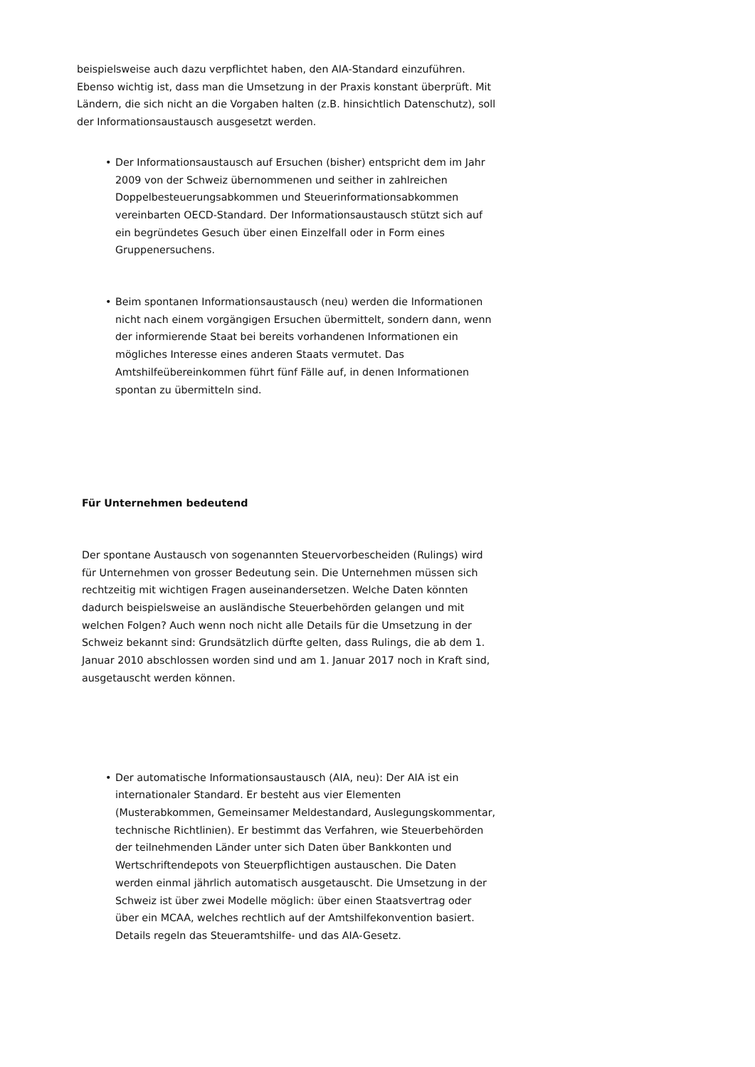beispielsweise auch dazu verpflichtet haben, den AIA-Standard einzuführen. Ebenso wichtig ist, dass man die Umsetzung in der Praxis konstant überprüft. Mit Ländern, die sich nicht an die Vorgaben halten (z.B. hinsichtlich Datenschutz), soll der Informationsaustausch ausgesetzt werden.
• Der Informationsaustausch auf Ersuchen (bisher) entspricht dem im Jahr 2009 von der Schweiz übernommenen und seither in zahlreichen Doppelbesteuerungsabkommen und Steuerinformationsabkommen vereinbarten OECD-Standard. Der Informationsaustausch stützt sich auf ein begründetes Gesuch über einen Einzelfall oder in Form eines Gruppenersuchens.
• Beim spontanen Informationsaustausch (neu) werden die Informationen nicht nach einem vorgängigen Ersuchen übermittelt, sondern dann, wenn der informierende Staat bei bereits vorhandenen Informationen ein mögliches Interesse eines anderen Staats vermutet. Das Amtshilfeübereinkommen führt fünf Fälle auf, in denen Informationen spontan zu übermitteln sind.
Für Unternehmen bedeutend
Der spontane Austausch von sogenannten Steuervorbescheiden (Rulings) wird für Unternehmen von grosser Bedeutung sein. Die Unternehmen müssen sich rechtzeitig mit wichtigen Fragen auseinandersetzen. Welche Daten könnten dadurch beispielsweise an ausländische Steuerbehörden gelangen und mit welchen Folgen? Auch wenn noch nicht alle Details für die Umsetzung in der Schweiz bekannt sind: Grundsätzlich dürfte gelten, dass Rulings, die ab dem 1. Januar 2010 abschlossen worden sind und am 1. Januar 2017 noch in Kraft sind, ausgetauscht werden können.
• Der automatische Informationsaustausch (AIA, neu): Der AIA ist ein internationaler Standard. Er besteht aus vier Elementen (Musterabkommen, Gemeinsamer Meldestandard, Auslegungskommentar, technische Richtlinien). Er bestimmt das Verfahren, wie Steuerbehörden der teilnehmenden Länder unter sich Daten über Bankkonten und Wertschriftendepots von Steuerpflichtigen austauschen. Die Daten werden einmal jährlich automatisch ausgetauscht. Die Umsetzung in der Schweiz ist über zwei Modelle möglich: über einen Staatsvertrag oder über ein MCAA, welches rechtlich auf der Amtshilfekonvention basiert. Details regeln das Steueramtshilfe- und das AIA-Gesetz.